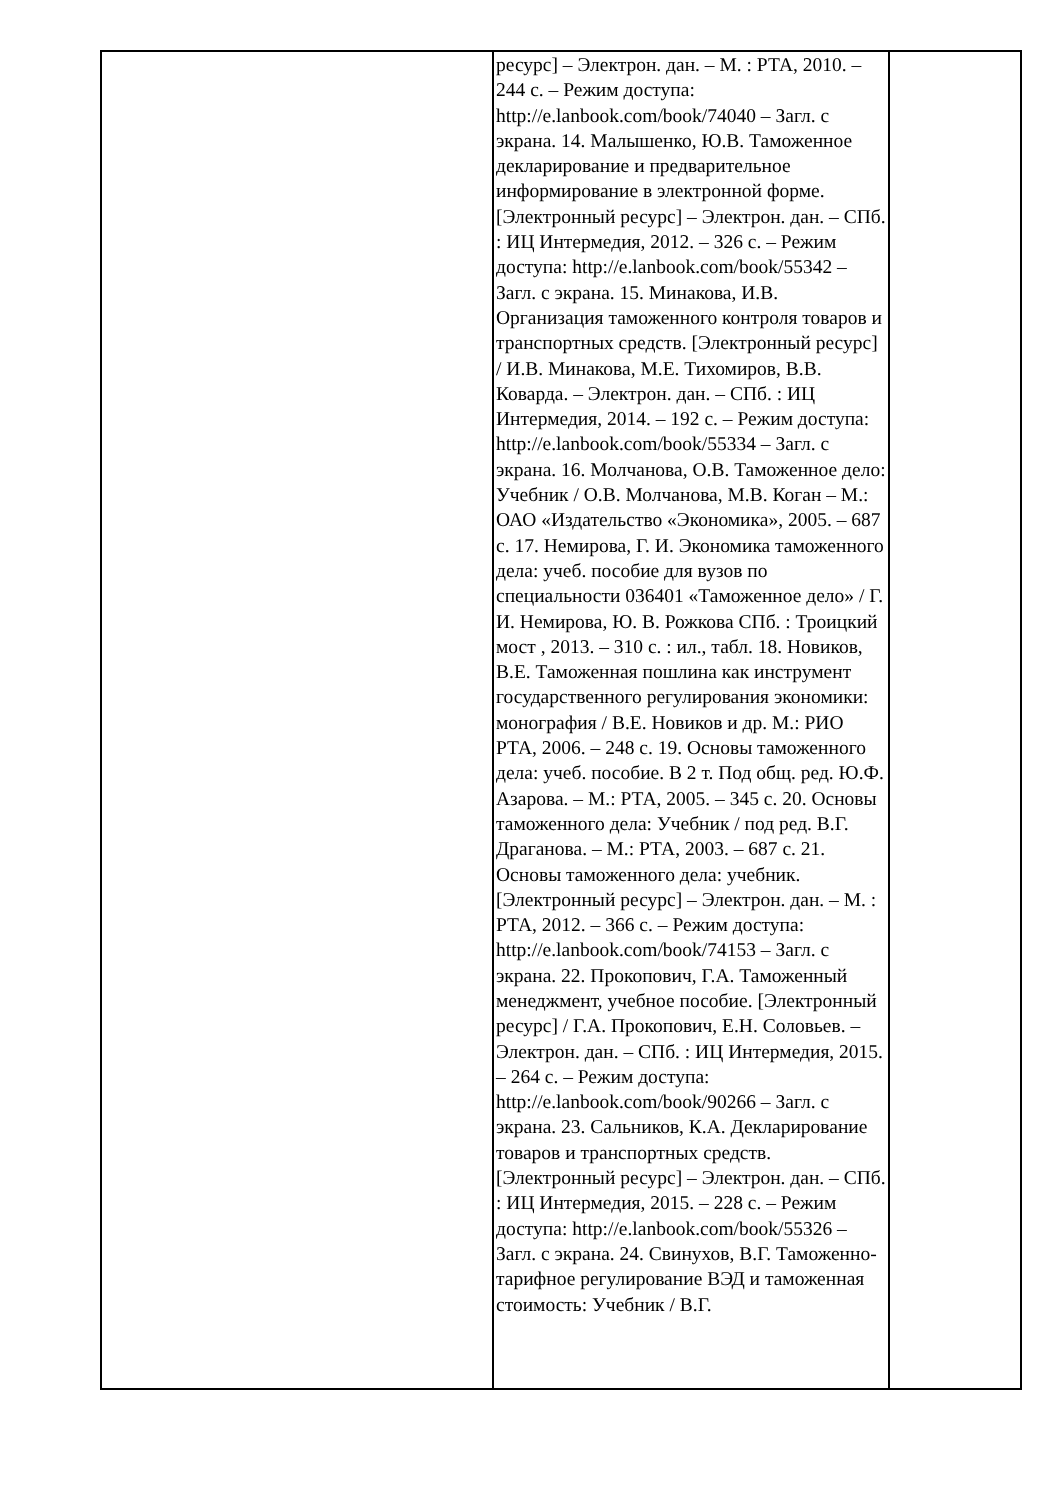| | ресурс] – Электрон. дан. – М. : РТА, 2010. – 244 с. – Режим доступа: http://e.lanbook.com/book/74040 – Загл. с экрана. 14. Малышенко, Ю.В. Таможенное декларирование и предварительное информирование в электронной форме. [Электронный ресурс] – Электрон. дан. – СПб. : ИЦ Интермедия, 2012. – 326 с. – Режим доступа: http://e.lanbook.com/book/55342 – Загл. с экрана. 15. Минакова, И.В. Организация таможенного контроля товаров и транспортных средств. [Электронный ресурс] / И.В. Минакова, М.Е. Тихомиров, В.В. Коварда. – Электрон. дан. – СПб. : ИЦ Интермедия, 2014. – 192 с. – Режим доступа: http://e.lanbook.com/book/55334 – Загл. с экрана. 16. Молчанова, О.В. Таможенное дело: Учебник / О.В. Молчанова, М.В. Коган – М.: ОАО «Издательство «Экономика», 2005. – 687 с. 17. Немирова, Г. И. Экономика таможенного дела: учеб. пособие для вузов по специальности 036401 «Таможенное дело» / Г. И. Немирова, Ю. В. Рожкова СПб. : Троицкий мост , 2013. – 310 с. : ил., табл. 18. Новиков, В.Е. Таможенная пошлина как инструмент государственного регулирования экономики: монография / В.Е. Новиков и др. М.: РИО РТА, 2006. – 248 с. 19. Основы таможенного дела: учеб. пособие. В 2 т. Под общ. ред. Ю.Ф. Азарова. – М.: РТА, 2005. – 345 с. 20. Основы таможенного дела: Учебник / под ред. В.Г. Драганова. – М.: РТА, 2003. – 687 с. 21. Основы таможенного дела: учебник. [Электронный ресурс] – Электрон. дан. – М. : РТА, 2012. – 366 с. – Режим доступа: http://e.lanbook.com/book/74153 – Загл. с экрана. 22. Прокопович, Г.А. Таможенный менеджмент, учебное пособие. [Электронный ресурс] / Г.А. Прокопович, Е.Н. Соловьев. – Электрон. дан. – СПб. : ИЦ Интермедия, 2015. – 264 с. – Режим доступа: http://e.lanbook.com/book/90266 – Загл. с экрана. 23. Сальников, К.А. Декларирование товаров и транспортных средств. [Электронный ресурс] – Электрон. дан. – СПб. : ИЦ Интермедия, 2015. – 228 с. – Режим доступа: http://e.lanbook.com/book/55326 – Загл. с экрана. 24. Свинухов, В.Г. Таможенно-тарифное регулирование ВЭД и таможенная стоимость: Учебник / В.Г. | |